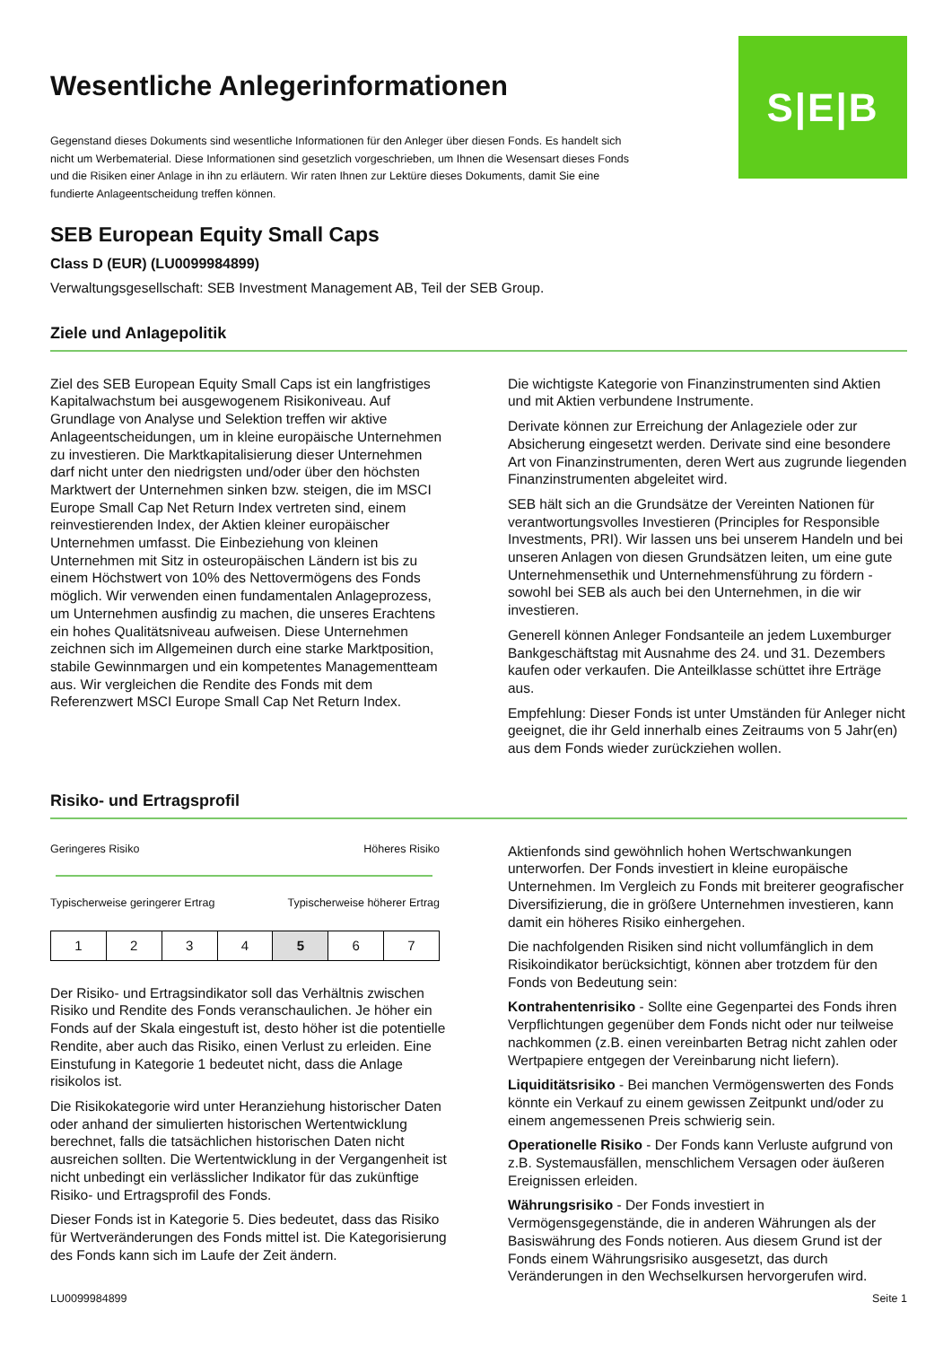Wesentliche Anlegerinformationen
Gegenstand dieses Dokuments sind wesentliche Informationen für den Anleger über diesen Fonds. Es handelt sich nicht um Werbematerial. Diese Informationen sind gesetzlich vorgeschrieben, um Ihnen die Wesensart dieses Fonds und die Risiken einer Anlage in ihn zu erläutern. Wir raten Ihnen zur Lektüre dieses Dokuments, damit Sie eine fundierte Anlageentscheidung treffen können.
S|E|B
SEB European Equity Small Caps
Class D (EUR) (LU0099984899)
Verwaltungsgesellschaft: SEB Investment Management AB, Teil der SEB Group.
Ziele und Anlagepolitik
Ziel des SEB European Equity Small Caps ist ein langfristiges Kapitalwachstum bei ausgewogenem Risikoniveau. Auf Grundlage von Analyse und Selektion treffen wir aktive Anlageentscheidungen, um in kleine europäische Unternehmen zu investieren. Die Marktkapitalisierung dieser Unternehmen darf nicht unter den niedrigsten und/oder über den höchsten Marktwert der Unternehmen sinken bzw. steigen, die im MSCI Europe Small Cap Net Return Index vertreten sind, einem reinvestierenden Index, der Aktien kleiner europäischer Unternehmen umfasst. Die Einbeziehung von kleinen Unternehmen mit Sitz in osteuropäischen Ländern ist bis zu einem Höchstwert von 10% des Nettovermögens des Fonds möglich. Wir verwenden einen fundamentalen Anlageprozess, um Unternehmen ausfindig zu machen, die unseres Erachtens ein hohes Qualitätsniveau aufweisen. Diese Unternehmen zeichnen sich im Allgemeinen durch eine starke Marktposition, stabile Gewinnmargen und ein kompetentes Managementteam aus. Wir vergleichen die Rendite des Fonds mit dem Referenzwert MSCI Europe Small Cap Net Return Index.
Die wichtigste Kategorie von Finanzinstrumenten sind Aktien und mit Aktien verbundene Instrumente.
Derivate können zur Erreichung der Anlageziele oder zur Absicherung eingesetzt werden. Derivate sind eine besondere Art von Finanzinstrumenten, deren Wert aus zugrunde liegenden Finanzinstrumenten abgeleitet wird.
SEB hält sich an die Grundsätze der Vereinten Nationen für verantwortungsvolles Investieren (Principles for Responsible Investments, PRI). Wir lassen uns bei unserem Handeln und bei unseren Anlagen von diesen Grundsätzen leiten, um eine gute Unternehmensethik und Unternehmensführung zu fördern - sowohl bei SEB als auch bei den Unternehmen, in die wir investieren.
Generell können Anleger Fondsanteile an jedem Luxemburger Bankgeschäftstag mit Ausnahme des 24. und 31. Dezembers kaufen oder verkaufen. Die Anteilklasse schüttet ihre Erträge aus.
Empfehlung: Dieser Fonds ist unter Umständen für Anleger nicht geeignet, die ihr Geld innerhalb eines Zeitraums von 5 Jahr(en) aus dem Fonds wieder zurückziehen wollen.
Risiko- und Ertragsprofil
Geringeres Risiko Höheres Risiko
Typischerweise geringerer Ertrag Typischerweise höherer Ertrag
| 1 | 2 | 3 | 4 | 5 | 6 | 7 |
Der Risiko- und Ertragsindikator soll das Verhältnis zwischen Risiko und Rendite des Fonds veranschaulichen. Je höher ein Fonds auf der Skala eingestuft ist, desto höher ist die potentielle Rendite, aber auch das Risiko, einen Verlust zu erleiden. Eine Einstufung in Kategorie 1 bedeutet nicht, dass die Anlage risikolos ist.
Die Risikokategorie wird unter Heranziehung historischer Daten oder anhand der simulierten historischen Wertentwicklung berechnet, falls die tatsächlichen historischen Daten nicht ausreichen sollten. Die Wertentwicklung in der Vergangenheit ist nicht unbedingt ein verlässlicher Indikator für das zukünftige Risiko- und Ertragsprofil des Fonds.
Dieser Fonds ist in Kategorie 5. Dies bedeutet, dass das Risiko für Wertveränderungen des Fonds mittel ist. Die Kategorisierung des Fonds kann sich im Laufe der Zeit ändern.
Aktienfonds sind gewöhnlich hohen Wertschwankungen unterworfen. Der Fonds investiert in kleine europäische Unternehmen. Im Vergleich zu Fonds mit breiterer geografischer Diversifizierung, die in größere Unternehmen investieren, kann damit ein höheres Risiko einhergehen.
Die nachfolgenden Risiken sind nicht vollumfänglich in dem Risikoindikator berücksichtigt, können aber trotzdem für den Fonds von Bedeutung sein:
Kontrahentenrisiko - Sollte eine Gegenpartei des Fonds ihren Verpflichtungen gegenüber dem Fonds nicht oder nur teilweise nachkommen (z.B. einen vereinbarten Betrag nicht zahlen oder Wertpapiere entgegen der Vereinbarung nicht liefern).
Liquiditätsrisiko - Bei manchen Vermögenswerten des Fonds könnte ein Verkauf zu einem gewissen Zeitpunkt und/oder zu einem angemessenen Preis schwierig sein.
Operationelle Risiko - Der Fonds kann Verluste aufgrund von z.B. Systemausfällen, menschlichem Versagen oder äußeren Ereignissen erleiden.
Währungsrisiko - Der Fonds investiert in Vermögensgegenstände, die in anderen Währungen als der Basiswährung des Fonds notieren. Aus diesem Grund ist der Fonds einem Währungsrisiko ausgesetzt, das durch Veränderungen in den Wechselkursen hervorgerufen wird.
LU0099984899 Seite 1